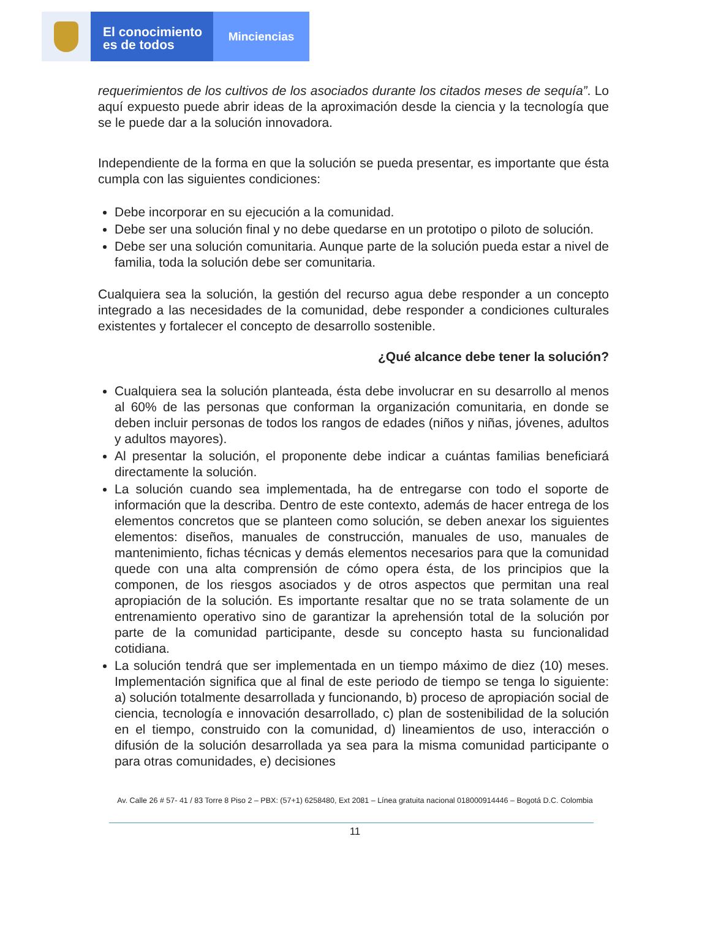El conocimiento
es de todos
Minciencias
requerimientos de los cultivos de los asociados durante los citados meses de sequía”. Lo aquí expuesto puede abrir ideas de la aproximación desde la ciencia y la tecnología que se le puede dar a la solución innovadora.
Independiente de la forma en que la solución se pueda presentar, es importante que ésta cumpla con las siguientes condiciones:
Debe incorporar en su ejecución a la comunidad.
Debe ser una solución final y no debe quedarse en un prototipo o piloto de solución.
Debe ser una solución comunitaria. Aunque parte de la solución pueda estar a nivel de familia, toda la solución debe ser comunitaria.
Cualquiera sea la solución, la gestión del recurso agua debe responder a un concepto integrado a las necesidades de la comunidad, debe responder a condiciones culturales existentes y fortalecer el concepto de desarrollo sostenible.
¿Qué alcance debe tener la solución?
Cualquiera sea la solución planteada, ésta debe involucrar en su desarrollo al menos al 60% de las personas que conforman la organización comunitaria, en donde se deben incluir personas de todos los rangos de edades (niños y niñas, jóvenes, adultos y adultos mayores).
Al presentar la solución, el proponente debe indicar a cuántas familias beneficiará directamente la solución.
La solución cuando sea implementada, ha de entregarse con todo el soporte de información que la describa. Dentro de este contexto, además de hacer entrega de los elementos concretos que se planteen como solución, se deben anexar los siguientes elementos: diseños, manuales de construcción, manuales de uso, manuales de mantenimiento, fichas técnicas y demás elementos necesarios para que la comunidad quede con una alta comprensión de cómo opera ésta, de los principios que la componen, de los riesgos asociados y de otros aspectos que permitan una real apropiación de la solución. Es importante resaltar que no se trata solamente de un entrenamiento operativo sino de garantizar la aprehensión total de la solución por parte de la comunidad participante, desde su concepto hasta su funcionalidad cotidiana.
La solución tendrá que ser implementada en un tiempo máximo de diez (10) meses. Implementación significa que al final de este periodo de tiempo se tenga lo siguiente: a) solución totalmente desarrollada y funcionando, b) proceso de apropiación social de ciencia, tecnología e innovación desarrollado, c) plan de sostenibilidad de la solución en el tiempo, construido con la comunidad, d) lineamientos de uso, interacción o difusión de la solución desarrollada ya sea para la misma comunidad participante o para otras comunidades, e) decisiones
Av. Calle 26 # 57- 41 / 83 Torre 8 Piso 2 – PBX: (57+1) 6258480, Ext 2081 – Línea gratuita nacional 018000914446 – Bogotá D.C. Colombia
11